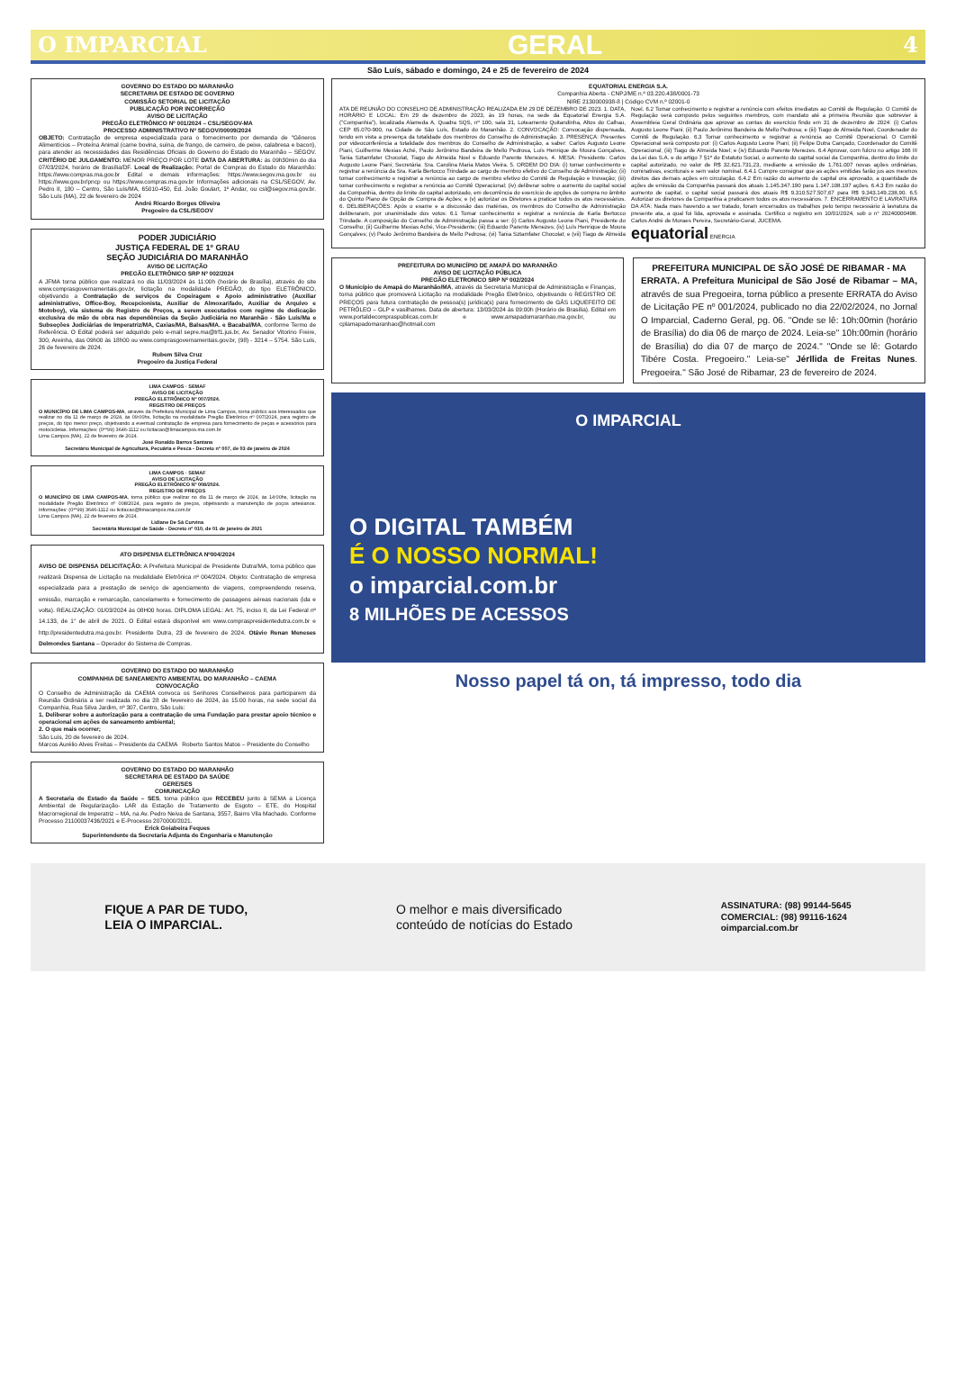O IMPARCIAL GERAL 4
São Luís, sábado e domingo, 24 e 25 de fevereiro de 2024
GOVERNO DO ESTADO DO MARANHÃO
SECRETARIA DE ESTADO DE GOVERNO
COMISSÃO SETORIAL DE LICITAÇÃO
PUBLICAÇÃO POR INCORREÇÃO
AVISO DE LICITAÇÃO
PREGÃO ELETRÔNICO Nº 001/2024 – CSL/SEGOV-MA
PROCESSO ADMINISTRATIVO Nº SEGOV/00009/2024
OBJETO: Contratação de empresa especializada para o fornecimento por demanda de "Gêneros Alimentícios – Proteína Animal (carne bovina, suína, de frango, de carneiro, de peixe, calabresa e bacon), para atender as necessidades das Residências Oficiais do Governo do Estado do Maranhão – SEGOV. CRITÉRIO DE JULGAMENTO: MENOR PREÇO POR LOTE DATA DA ABERTURA: às 09h30min do dia 07/03/2024, horário de Brasília/DF. Local de Realização: Portal de Compras do Estado do Maranhão: https://www.compras.ma.gov.br Edital e demais informações: https://www.segov.ma.gov.br ou https://www.gov.br/pncp ou https://www.compras.ma.gov.br Informações adicionais na CSL/SEGOV, Av. Pedro II, 180 – Centro, São Luís/MA, 65010-450, Ed. João Goulart, 1º Andar, ou csl@segov.ma.gov.br. São Luís (MA), 22 de fevereiro de 2024
André Ricardo Borges Oliveira
Pregoeiro da CSL/SEGOV
PODER JUDICIÁRIO
JUSTIÇA FEDERAL DE 1º GRAU
SEÇÃO JUDICIÁRIA DO MARANHÃO
AVISO DE LICITAÇÃO
PREGÃO ELETRÔNICO SRP Nº 002/2024
A JFMA torna público que realizará no dia 11/03/2024 às 11:00h (horário de Brasília), através do site www.comprasgovernamentais.gov.br, licitação na modalidade PREGÃO, do tipo ELETRÔNICO, objetivando a Contratação de serviços de Copeiragem e Apoio administrativo (Auxiliar administrativo, Office-Boy, Recepcionista, Auxiliar de Almoxarifado, Auxiliar de Arquivo e Motoboy), via sistema de Registro de Preços, a serem executados com regime de dedicação exclusiva de mão de obra nas dependências da Seção Judiciária no Maranhão - São Luís/Ma e Subseções Judiciárias de Imperatriz/MA, Caxias/MA, Balsas/MA. e Bacabal/MA, conforme Termo de Referência. O Edital poderá ser adquirido pelo e-mail sepre.ma@trf1.jus.br, Av. Senador Vitorino Freire, 300, Areinha, das 09h00 às 18h00 ou www.comprasgovernamentais.gov.br, (98) - 3214 – 5754. São Luís, 26 de fevereiro de 2024.
Rubem Silva Cruz
Pregoeiro da Justiça Federal
LIMA CAMPOS · SEMAF
AVISO DE LICITAÇÃO
PREGÃO ELETRÔNICO Nº 007/2024.
REGISTRO DE PREÇOS
O MUNICÍPIO DE LIMA CAMPOS-MA, através da Prefeitura Municipal de Lima Campos, torna público aos interessados que realizar no dia 11 de março de 2024, às 09:00hs, licitação na modalidade Pregão Eletrônico nº 007/2024, para registro de preços, do tipo menor preço, objetivando a eventual contratação de empresa para fornecimento de peças e acessórios para motocicletas. Informações: (0**99) 3646-1112 ou licitacao@limacampos.ma.com.br
Lima Campos (MA), 22 de fevereiro de 2024.
José Ronaldo Barros Santana
Secretário Municipal de Agricultura, Pecuária e Pesca - Decreto nº 007, de 03 de janeiro de 2024
LIMA CAMPOS · SEMAF
AVISO DE LICITAÇÃO
PREGÃO ELETRÔNICO Nº 008/2024.
REGISTRO DE PREÇOS
O MUNICÍPIO DE LIMA CAMPOS-MA, torna público que realizar no dia 11 de março de 2024, às 14:00hs, licitação na modalidade Pregão Eletrônico nº 008/2024, para registro de preços, objetivando a manutenção de poços artesianos. Informações: (0**99) 3646-1112 ou licitacao@limacampos.ma.com.br
Lima Campos (MA), 22 de fevereiro de 2024.
Lidiane De Sá Curvina
Secretária Municipal de Saúde - Decreto nº 010, de 01 de janeiro de 2021
ATO DISPENSA ELETRÔNICA Nº004/2024
AVISO DE DISPENSA DELICITAÇÃO: A Prefeitura Municipal de Presidente Dutra/MA, torna público que realizará Dispensa de Licitação na modalidade Eletrônica nº 004/2024. Objeto: Contratação de empresa especializada para a prestação de serviço de agenciamento de viagens, compreendendo reserva, emissão, marcação e remarcação, cancelamento e fornecimento de passagens aéreas nacionais (ida e volta). REALIZAÇÃO: 01/03/2024 às 08H00 horas. DIPLOMA LEGAL: Art. 75, inciso II, da Lei Federal nº 14.133, de 1° de abril de 2021. O Edital estará disponível em www.compraspresidentedutra.com.br e http://presidentedutra.ma.gov.br. Presidente Dutra, 23 de fevereiro de 2024. Otávio Renan Meneses Delmondes Santana – Operador do Sistema de Compras.
GOVERNO DO ESTADO DO MARANHÃO
COMPANHIA DE SANEAMENTO AMBIENTAL DO MARANHÃO – CAEMA
CONVOCAÇÃO
O Conselho de Administração da CAEMA convoca os Senhores Conselheiros para participarem da Reunião Ordinária a ser realizada no dia 28 de fevereiro de 2024, às 15:00 horas, na sede social da Companhia, Rua Silva Jardim, nº 307, Centro, São Luís:
1. Deliberar sobre a autorização para a contratação de uma Fundação para prestar apoio técnico e operacional em ações de saneamento ambiental;
2. O que mais ocorrer;
São Luís, 20 de fevereiro de 2024.
Marcos Aurélio Alves Freitas – Presidente da CAEMA Roberto Santos Matos – Presidente do Conselho
GOVERNO DO ESTADO DO MARANHÃO
SECRETARIA DE ESTADO DA SAÚDE
GERE/SES
COMUNICAÇÃO
A Secretaria de Estado da Saúde – SES, torna público que RECEBEU junto à SEMA a Licença Ambiental de Regularização- LAR da Estação de Tratamento de Esgoto – ETE, do Hospital Macrorregional de Imperatriz – MA, na Av. Pedro Neiva de Santana, 3557, Bairro Vila Machado. Conforme Processo 21100037436/2021 e E-Processo 2070000/2021.
Erick Goiabeira Feques
Superintendente da Secretaria Adjunta de Engenharia e Manutenção
EQUATORIAL ENERGIA S.A.
Companhia Aberta - CNPJ/ME n.º 03.220.438/0001-73
NIRE 2130000938-8 | Código CVM n.º 02001-0
ATA DE REUNIÃO DO CONSELHO DE ADMINISTRAÇÃO REALIZADA EM 29 DE DEZEMBRO DE 2023. 1. DATA, HORÁRIO E LOCAL: Em 29 de dezembro de 2023, às 19 horas, na sede da Equatorial Energia S.A. ("Companhia"), localizada Alameda A, Quadra SQS, nº 100, sala 31, Loteamento Quitandinha, Altos do Calhau, CEP 65.070-900, na Cidade de São Luís, Estado do Maranhão. 2. CONVOCAÇÃO: Convocação dispensada, tendo em vista a presença da totalidade dos membros do Conselho de Administração. 3. PRESENÇA: Presentes por videoconferência a totalidade dos membros do Conselho de Administração, a saber: Carlos Augusto Leone Piani, Guilherme Mexias Aché, Paulo Jerônimo Bandeira de Mello Pedrosa, Luís Henrique de Moura Gonçalves, Tania Sztamfater Chocolat, Tiago de Almeida Noel e Eduardo Parente Menezes. 4. MESA: Presidente: Carlos Augusto Leone Piani; Secretária: Sra. Carolina Maria Matos Vieira. 5. ORDEM DO DIA: (i) tomar conhecimento e registrar a renúncia da Sra. Karla Bertocco Trindade ao cargo de membro efetivo do Conselho de Administração; (ii) tomar conhecimento e registrar a renúncia ao cargo de membro efetivo do Comitê de Regulação e Inovação; (iii) tomar conhecimento e registrar a renúncia ao Comitê Operacional; (iv) deliberar sobre o aumento do capital social da Companhia, dentro do limite do capital autorizado, em decorrência do exercício de opções de compra no âmbito do Quinto Plano de Opção de Compra de Ações; e (v) autorizar os Diretores a praticar todos os atos necessários. 6. DELIBERAÇÕES: Após o exame e a discussão das matérias, os membros do Conselho de Administração deliberaram, por unanimidade dos votos: 6.1 Tomar conhecimento e registrar a renúncia de Karla Bertocco Trindade. A composição do Conselho de Administração passa a ser: (i) Carlos Augusto Leone Piani, Presidente do Conselho; (ii) Guilherme Mexias Aché, Vice-Presidente; (iii) Eduardo Parente Menezes; (iv) Luís Henrique de Moura Gonçalves; (v) Paulo Jerônimo Bandeira de Mello Pedrosa; (vi) Tania Sztamfater Chocolat; e (vii) Tiago de Almeida Noel. 6.2 Tomar conhecimento e registrar a renúncia com efeitos imediatos ao Comitê de Regulação. O Comitê de Regulação será composto pelos seguintes membros, com mandato até a primeira Reunião que sobrevier à Assembleia Geral Ordinária que aprovar as contas do exercício findo em 31 de dezembro de 2024: (i) Carlos Augusto Leone Piani; (ii) Paulo Jerônimo Bandeira de Mello Pedrosa; e (iii) Tiago de Almeida Noel, Coordenador do Comitê de Regulação. 6.3 Tomar conhecimento e registrar a renúncia ao Comitê Operacional. O Comitê Operacional será composto por: (i) Carlos Augusto Leone Piani; (ii) Felipe Dutra Cançado, Coordenador do Comitê Operacional; (iii) Tiago de Almeida Noel; e (iv) Eduardo Parente Menezes. 6.4 Aprovar, com fulcro no artigo 166 III da Lei das S.A. e do artigo 7 §1º do Estatuto Social, o aumento do capital social da Companhia, dentro do limite do capital autorizado, no valor de R$ 32.621.731,23, mediante a emissão de 1.761.007 novas ações ordinárias, nominativas, escriturais e sem valor nominal. 6.4.1 Cumpre consignar que as ações emitidas farão jus aos mesmos direitos das demais ações em circulação. 6.4.2 Em razão do aumento de capital ora aprovado, a quantidade de ações de emissão da Companhia passará dos atuais 1.145.347.190 para 1.147.108.197 ações. 6.4.3 Em razão do aumento de capital, o capital social passará dos atuais R$ 9.310.527.507,67 para R$ 9.343.149.238,90. 6.5 Autorizar os diretores da Companhia a praticarem todos os atos necessários. 7. ENCERRAMENTO E LAVRATURA DA ATA: Nada mais havendo a ser tratado, foram encerrados os trabalhos pelo tempo necessário à lavratura da presente ata, a qual foi lida, aprovada e assinada. Certifico o registro em 10/01/2024, sob o n° 20240000498. Carlos André de Moraes Pereira, Secretário-Geral, JUCEMA.
equatorial ENERGIA
PREFEITURA DO MUNICÍPIO DE AMAPÁ DO MARANHÃO
AVISO DE LICITAÇÃO PÚBLICA
PREGÃO ELETRONICO SRP Nº 002/2024
O Município de Amapá do Maranhão/MA, através da Secretaria Municipal de Administração e Finanças, torna público que promoverá Licitação na modalidade Pregão Eletrônico, objetivando o REGISTRO DE PREÇOS para futura contratação de pessoa(s) jurídica(s) para fornecimento de GÁS LIQUEFEITO DE PETRÓLEO – GLP e vasilhames. Data de abertura: 13/03/2024 às 09:00h (Horário de Brasília). Edital em www.portaldecompraspublicas.com.br e www.amapadomaranhao.ma.gov.br, ou cplamapadomaranhao@hotmail.com
PREFEITURA MUNICIPAL DE SÃO JOSÉ DE RIBAMAR - MA
ERRATA. A Prefeitura Municipal de São José de Ribamar – MA, através de sua Pregoeira, torna público a presente ERRATA do Aviso de Licitação PE nº 001/2024, publicado no dia 22/02/2024, no Jornal O Imparcial, Caderno Geral, pg. 06. "Onde se lê: 10h:00min (horário de Brasília) do dia 06 de março de 2024. Leia-se" 10h:00min (horário de Brasília) do dia 07 de março de 2024." "Onde se lê: Gotardo Tibére Costa. Pregoeiro." Leia-se" JérIlida de Freitas Nunes. Pregoeira." São José de Ribamar, 23 de fevereiro de 2024.
O IMPARCIAL
O DIGITAL TAMBÉM
É O NOSSO NORMAL!
o imparcial.com.br
8 MILHÕES DE ACESSOS
Nosso papel tá on, tá impresso, todo dia
FIQUE A PAR DE TUDO,
LEIA O IMPARCIAL.
O melhor e mais diversificado
conteúdo de notícias do Estado
ASSINATURA: (98) 99144-5645
COMERCIAL: (98) 99116-1624
oimparcial.com.br